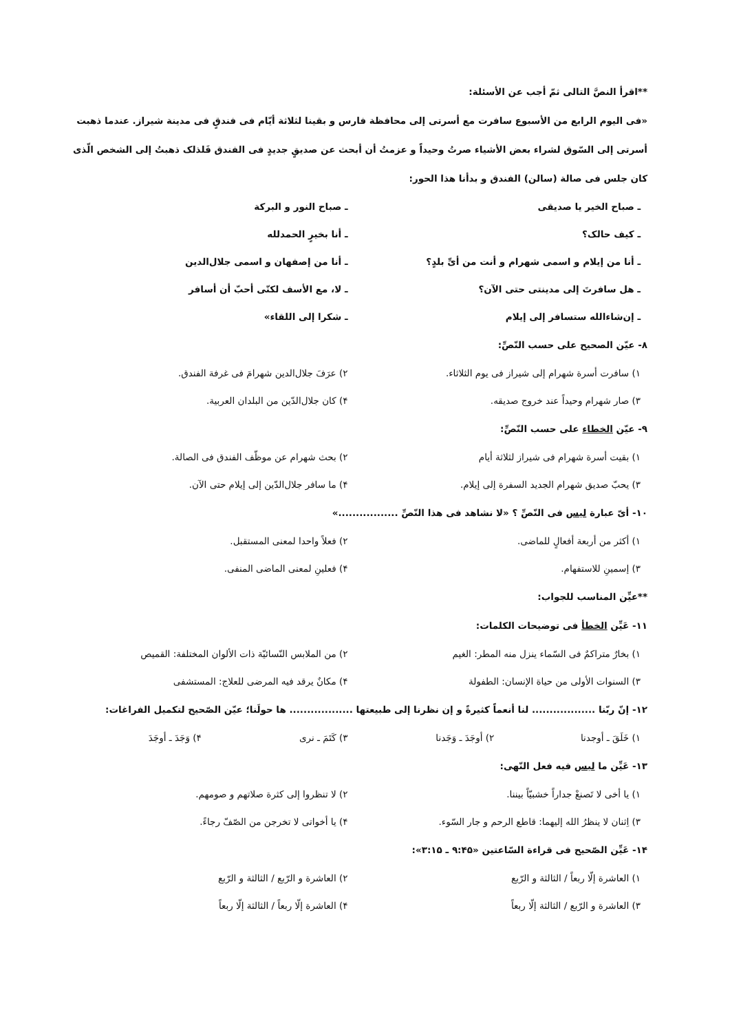**اقرأ النصَّ التالی ثمّ أجب عن الأسئلة:
«فی الیوم الرابع من الأسبوع سافرت مع أسرتی إلی محافظة فارس و بقینا لثلاثة أیّام فی فندقٍ فی مدینة شیراز. عندما ذهبت أسرتی إلی السّوق لشراء بعض الأشیاء صرتُ وحیداً و عزمتُ أن أبحث عن صدیقٍ جدیدٍ فی الفندق فَلذلک ذهبتُ إلی الشخص الّذی کان جلس فی صالة (سالن) الفندق و بدأنا هذا الحور:
ـ صباح الخیر یا صدیقی ـ صباح النور و البرکة
ـ کیف حالک؟ ـ أنا بخیرٍ الحمدلله
ـ أنا من إیلام و اسمی شهرام و أنت من أیِّ بلدٍ؟
ـ أنا من إصفهان و اسمی جلال‌الدین
ـ هل سافرتَ إلی مدینتی حتی الآن؟
ـ لا، مع الأسف لکنّی أحبّ أن أسافر
ـ إن‌شاءالله ستسافر إلی إیلام ـ شکرا إلی اللقاء»
۸- عیّن الصحیح علی حسب النّصِّ:
۱) سافرت أسرة شهرام إلی شیراز فی یوم الثلاثاء.
۲) عرَفَ جلال‌الدین شهرامَ فی غرفة الفندق.
۳) صار شهرام وحیداً عند خروج صدیقه.
۴) کان جلال‌الدّین من البلدان العربیة.
۹- عیّن الخطاء علی حسب النّصِّ:
۱) بقیت أسرة شهرام فی شیراز لثلاثة أیام
۲) بحث شهرام عن موظّف الفندق فی الصالة.
۳) یحبّ صدیق شهرام الجدید السفرة إلی إیلام.
۴) ما سافر جلال‌الدّین إلی إیلام حتی الآن.
۱۰- أیّ عبارة لیس فی النّصِّ ؟ «لا نشاهد فی هذا النّصِّ .................»
۱) أکثر من أربعة أفعالٍ للماضی.
۲) فعلاً واحدا لمعنی المستقبل.
۳) إسمینِ للاستفهام. ۴) فعلینِ لمعنی الماضی المنفی.
**عیِّن المناسب للجواب:
۱۱- عَیِّن الخطأ فی توضیحات الکلمات:
۱) بخارٌ متراکمٌ فی السّماء ینزل منه المطر: الغیم
۲) من الملابس النّسائیّة ذات الألوان المختلفة: القمیص
۳) السنوات الأولی من حیاة الإنسان: الطفولة
۴) مکانٌ یرقد فیه المرضی للعلاج: المستشفی
۱۲- إنّ ربّنا .................. لنا أنعماً کثیرةً و إن نظرنا إلی طبیعتها .................. ها حولَنا؛ عیّن الصّحیح لتکمیل الفراغات:
۱) خَلَقَ ـ أوجدنا ۲) أوجَدَ ـ وَجَدنا ۳) کَتَمَ ـ نری ۴) وَجَدَ ـ أوجَدَ
۱۳- عَیِّن ما لیس فیه فعل النّهی:
۱) یا أخی لا تَصنعْ جداراً خشبیّاً بیننا.
۲) لا تنظروا إلی کثرة صلاتهم و صومهم.
۳) اِثنان لا ینظرُ الله إلیهما: قاطع الرحم و جار السّوء.
۴) یا أخواتی لا تخرجن من الصّفّ رجاءً.
۱۴- عَیِّن الصّحیح فی قراءة السّاعتین «۹:۴۵ ـ ۳:۱۵»:
۱) العاشرة إلّا ربعاً / الثالثة و الرّبع
۲) العاشرة و الرّبع / الثالثة و الرّبع
۳) العاشرة و الرّبع / الثالثة إلّا ربعاً
۴) العاشرة إلّا ربعاً / الثالثة إلّا ربعاً